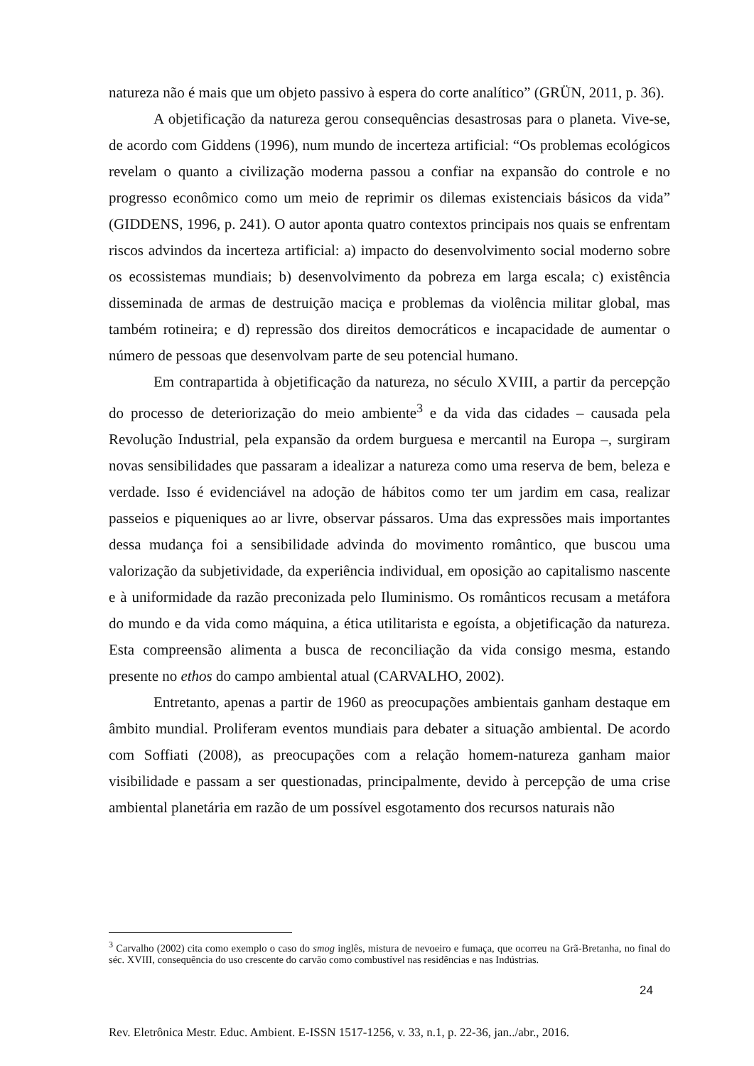natureza não é mais que um objeto passivo à espera do corte analítico” (GRÜN, 2011, p. 36).
A objetificação da natureza gerou consequências desastrosas para o planeta. Vive-se, de acordo com Giddens (1996), num mundo de incerteza artificial: “Os problemas ecológicos revelam o quanto a civilização moderna passou a confiar na expansão do controle e no progresso econômico como um meio de reprimir os dilemas existenciais básicos da vida” (GIDDENS, 1996, p. 241). O autor aponta quatro contextos principais nos quais se enfrentam riscos advindos da incerteza artificial: a) impacto do desenvolvimento social moderno sobre os ecossistemas mundiais; b) desenvolvimento da pobreza em larga escala; c) existência disseminada de armas de destruição maciça e problemas da violência militar global, mas também rotineira; e d) repressão dos direitos democráticos e incapacidade de aumentar o número de pessoas que desenvolvam parte de seu potencial humano.
Em contrapartida à objetificação da natureza, no século XVIII, a partir da percepção do processo de deteriorização do meio ambiente<sup>3</sup> e da vida das cidades – causada pela Revolução Industrial, pela expansão da ordem burguesa e mercantil na Europa –, surgiram novas sensibilidades que passaram a idealizar a natureza como uma reserva de bem, beleza e verdade. Isso é evidenciável na adoção de hábitos como ter um jardim em casa, realizar passeios e piqueniques ao ar livre, observar pássaros. Uma das expressões mais importantes dessa mudança foi a sensibilidade advinda do movimento romântico, que buscou uma valorização da subjetividade, da experiência individual, em oposição ao capitalismo nascente e à uniformidade da razão preconizada pelo Iluminismo. Os românticos recusam a metáfora do mundo e da vida como máquina, a ética utilitarista e egoísta, a objetificação da natureza. Esta compreensão alimenta a busca de reconciliação da vida consigo mesma, estando presente no ethos do campo ambiental atual (CARVALHO, 2002).
Entretanto, apenas a partir de 1960 as preocupações ambientais ganham destaque em âmbito mundial. Proliferam eventos mundiais para debater a situação ambiental. De acordo com Soffiati (2008), as preocupações com a relação homem-natureza ganham maior visibilidade e passam a ser questionadas, principalmente, devido à percepção de uma crise ambiental planetária em razão de um possível esgotamento dos recursos naturais não
<sup>3</sup> Carvalho (2002) cita como exemplo o caso do smog inglês, mistura de nevoeiro e fumaça, que ocorreu na Grã-Bretanha, no final do séc. XVIII, consequência do uso crescente do carvão como combustível nas residências e nas Indústrias.
24
Rev. Eletrônica Mestr. Educ. Ambient. E-ISSN 1517-1256, v. 33, n.1, p. 22-36, jan../abr., 2016.